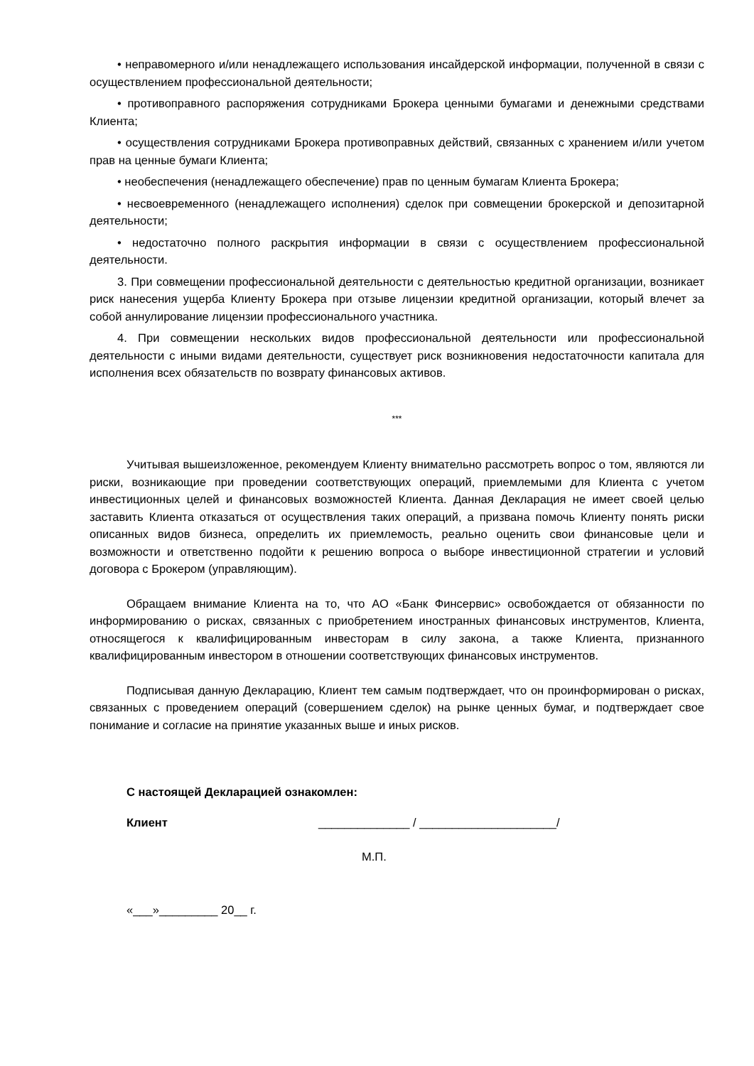• неправомерного и/или ненадлежащего использования инсайдерской информации, полученной в связи с осуществлением профессиональной деятельности;
• противоправного распоряжения сотрудниками Брокера ценными бумагами и денежными средствами Клиента;
• осуществления сотрудниками Брокера противоправных действий, связанных с хранением и/или учетом прав на ценные бумаги Клиента;
• необеспечения (ненадлежащего обеспечение) прав по ценным бумагам Клиента Брокера;
• несвоевременного (ненадлежащего исполнения) сделок при совмещении брокерской и депозитарной деятельности;
• недостаточно полного раскрытия информации в связи с осуществлением профессиональной деятельности.
3. При совмещении профессиональной деятельности с деятельностью кредитной организации, возникает риск нанесения ущерба Клиенту Брокера при отзыве лицензии кредитной организации, который влечет за собой аннулирование лицензии профессионального участника.
4. При совмещении нескольких видов профессиональной деятельности или профессиональной деятельности с иными видами деятельности, существует риск возникновения недостаточности капитала для исполнения всех обязательств по возврату финансовых активов.
***
Учитывая вышеизложенное, рекомендуем Клиенту внимательно рассмотреть вопрос о том, являются ли риски, возникающие при проведении соответствующих операций, приемлемыми для Клиента с учетом инвестиционных целей и финансовых возможностей Клиента. Данная Декларация не имеет своей целью заставить Клиента отказаться от осуществления таких операций, а призвана помочь Клиенту понять риски описанных видов бизнеса, определить их приемлемость, реально оценить свои финансовые цели и возможности и ответственно подойти к решению вопроса о выборе инвестиционной стратегии и условий договора с Брокером (управляющим).
Обращаем внимание Клиента на то, что АО «Банк Финсервис» освобождается от обязанности по информированию о рисках, связанных с приобретением иностранных финансовых инструментов, Клиента, относящегося к квалифицированным инвесторам в силу закона, а также Клиента, признанного квалифицированным инвестором в отношении соответствующих финансовых инструментов.
Подписывая данную Декларацию, Клиент тем самым подтверждает, что он проинформирован о рисках, связанных с проведением операций (совершением сделок) на рынке ценных бумаг, и подтверждает свое понимание и согласие на принятие указанных выше и иных рисков.
С настоящей Декларацией ознакомлен:
Клиент ______________ / _____________________/
М.П.
«___»_________ 20__ г.